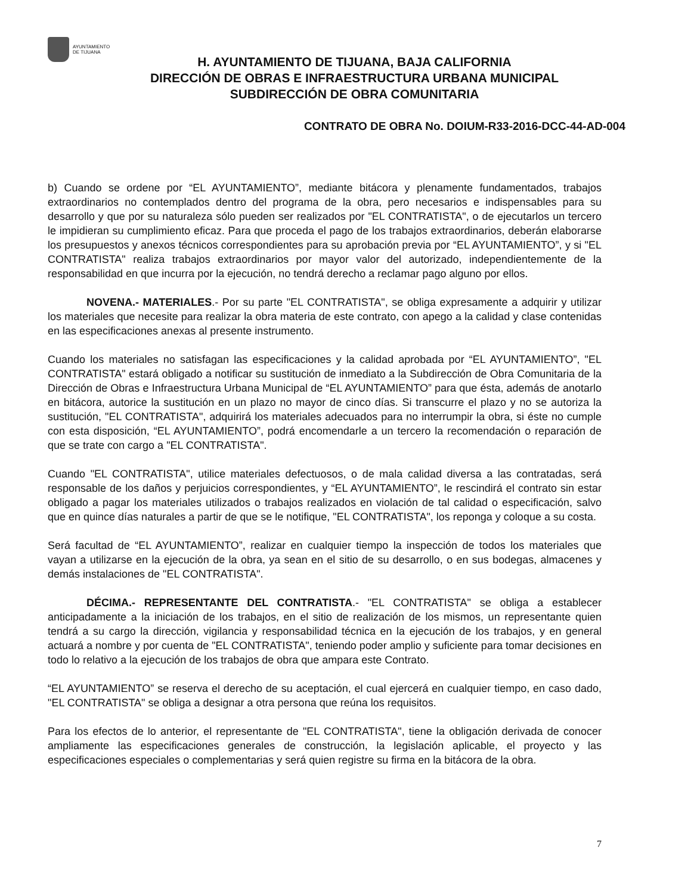AYUNTAMIENTO
DE TIJUANA
H. AYUNTAMIENTO DE TIJUANA, BAJA CALIFORNIA
DIRECCIÓN DE OBRAS E INFRAESTRUCTURA URBANA MUNICIPAL
SUBDIRECCIÓN DE OBRA COMUNITARIA
CONTRATO DE OBRA No. DOIUM-R33-2016-DCC-44-AD-004
b) Cuando se ordene por “EL AYUNTAMIENTO”, mediante bitácora y plenamente fundamentados, trabajos extraordinarios no contemplados dentro del programa de la obra, pero necesarios e indispensables para su desarrollo y que por su naturaleza sólo pueden ser realizados por "EL CONTRATISTA", o de ejecutarlos un tercero le impidieran su cumplimiento eficaz. Para que proceda el pago de los trabajos extraordinarios, deberán elaborarse los presupuestos y anexos técnicos correspondientes para su aprobación previa por “EL AYUNTAMIENTO”, y si "EL CONTRATISTA" realiza trabajos extraordinarios por mayor valor del autorizado, independientemente de la responsabilidad en que incurra por la ejecución, no tendrá derecho a reclamar pago alguno por ellos.
NOVENA.- MATERIALES.- Por su parte "EL CONTRATISTA", se obliga expresamente a adquirir y utilizar los materiales que necesite para realizar la obra materia de este contrato, con apego a la calidad y clase contenidas en las especificaciones anexas al presente instrumento.
Cuando los materiales no satisfagan las especificaciones y la calidad aprobada por “EL AYUNTAMIENTO”, "EL CONTRATISTA" estará obligado a notificar su sustitución de inmediato a la Subdirección de Obra Comunitaria de la Dirección de Obras e Infraestructura Urbana Municipal de “EL AYUNTAMIENTO” para que ésta, además de anotarlo en bitácora, autorice la sustitución en un plazo no mayor de cinco días. Si transcurre el plazo y no se autoriza la sustitución, "EL CONTRATISTA", adquirirá los materiales adecuados para no interrumpir la obra, si éste no cumple con esta disposición, “EL AYUNTAMIENTO”, podrá encomendarle a un tercero la recomendación o reparación de que se trate con cargo a "EL CONTRATISTA".
Cuando "EL CONTRATISTA", utilice materiales defectuosos, o de mala calidad diversa a las contratadas, será responsable de los daños y perjuicios correspondientes, y “EL AYUNTAMIENTO”, le rescindirá el contrato sin estar obligado a pagar los materiales utilizados o trabajos realizados en violación de tal calidad o especificación, salvo que en quince días naturales a partir de que se le notifique, "EL CONTRATISTA", los reponga y coloque a su costa.
Será facultad de “EL AYUNTAMIENTO”, realizar en cualquier tiempo la inspección de todos los materiales que vayan a utilizarse en la ejecución de la obra, ya sean en el sitio de su desarrollo, o en sus bodegas, almacenes y demás instalaciones de "EL CONTRATISTA".
DÉCIMA.- REPRESENTANTE DEL CONTRATISTA.- "EL CONTRATISTA" se obliga a establecer anticipadamente a la iniciación de los trabajos, en el sitio de realización de los mismos, un representante quien tendrá a su cargo la dirección, vigilancia y responsabilidad técnica en la ejecución de los trabajos, y en general actuará a nombre y por cuenta de "EL CONTRATISTA", teniendo poder amplio y suficiente para tomar decisiones en todo lo relativo a la ejecución de los trabajos de obra que ampara este Contrato.
“EL AYUNTAMIENTO” se reserva el derecho de su aceptación, el cual ejercerá en cualquier tiempo, en caso dado, "EL CONTRATISTA" se obliga a designar a otra persona que reúna los requisitos.
Para los efectos de lo anterior, el representante de "EL CONTRATISTA", tiene la obligación derivada de conocer ampliamente las especificaciones generales de construcción, la legislación aplicable, el proyecto y las especificaciones especiales o complementarias y será quien registre su firma en la bitácora de la obra.
7